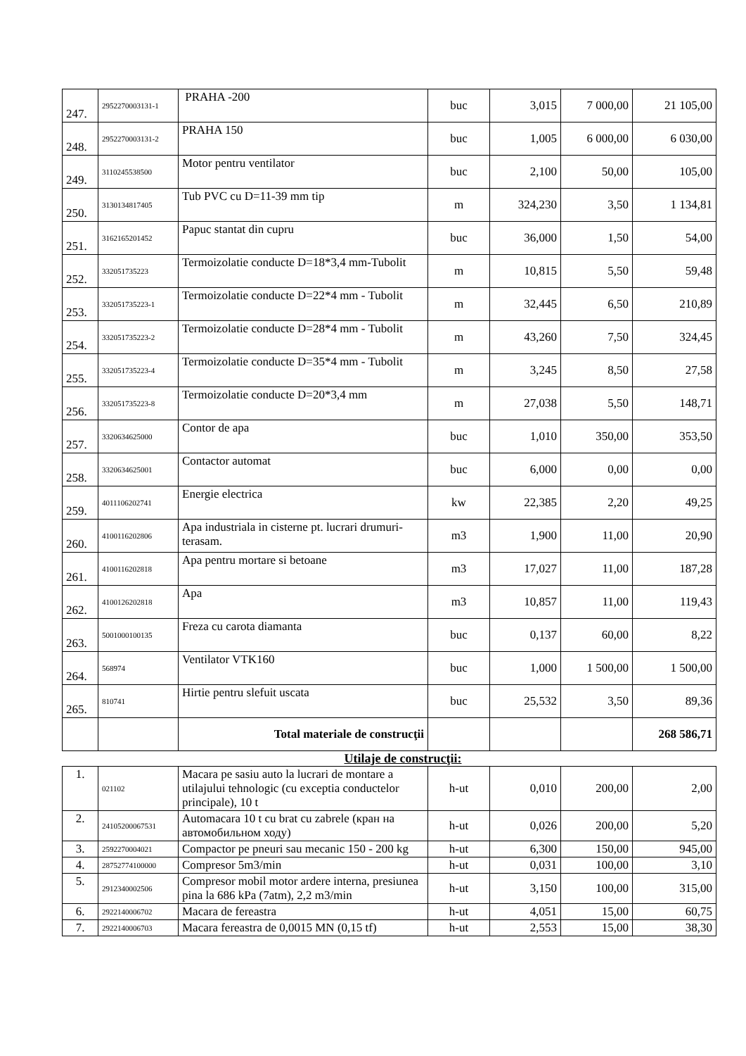| 247. | 2952270003131-1 | PRAHA -200 | buc | 3,015 | 7 000,00 | 21 105,00 |
| 248. | 2952270003131-2 | PRAHA 150 | buc | 1,005 | 6 000,00 | 6 030,00 |
| 249. | 3110245538500 | Motor pentru ventilator | buc | 2,100 | 50,00 | 105,00 |
| 250. | 3130134817405 | Tub PVC cu D=11-39 mm tip | m | 324,230 | 3,50 | 1 134,81 |
| 251. | 3162165201452 | Papuc stantat din cupru | buc | 36,000 | 1,50 | 54,00 |
| 252. | 332051735223 | Termoizolatie conducte D=18*3,4 mm-Tubolit | m | 10,815 | 5,50 | 59,48 |
| 253. | 332051735223-1 | Termoizolatie conducte D=22*4 mm - Tubolit | m | 32,445 | 6,50 | 210,89 |
| 254. | 332051735223-2 | Termoizolatie conducte D=28*4 mm - Tubolit | m | 43,260 | 7,50 | 324,45 |
| 255. | 332051735223-4 | Termoizolatie conducte D=35*4 mm - Tubolit | m | 3,245 | 8,50 | 27,58 |
| 256. | 332051735223-8 | Termoizolatie conducte D=20*3,4 mm | m | 27,038 | 5,50 | 148,71 |
| 257. | 3320634625000 | Contor de apa | buc | 1,010 | 350,00 | 353,50 |
| 258. | 3320634625001 | Contactor automat | buc | 6,000 | 0,00 | 0,00 |
| 259. | 4011106202741 | Energie electrica | kw | 22,385 | 2,20 | 49,25 |
| 260. | 4100116202806 | Apa industriala in cisterne pt. lucrari drumuri-terasam. | m3 | 1,900 | 11,00 | 20,90 |
| 261. | 4100116202818 | Apa pentru mortare si betoane | m3 | 17,027 | 11,00 | 187,28 |
| 262. | 4100126202818 | Apa | m3 | 10,857 | 11,00 | 119,43 |
| 263. | 5001000100135 | Freza cu carota diamanta | buc | 0,137 | 60,00 | 8,22 |
| 264. | 568974 | Ventilator VTK160 | buc | 1,000 | 1 500,00 | 1 500,00 |
| 265. | 810741 | Hirtie pentru slefuit uscata | buc | 25,532 | 3,50 | 89,36 |
| | | Total materiale de construcţii | | | | 268 586,71 |
Utilaje de construcţii:
| 1. | 021102 | Macara pe sasiu auto la lucrari de montare a utilajului tehnologic (cu exceptia conductelor principale), 10 t | h-ut | 0,010 | 200,00 | 2,00 |
| 2. | 24105200067531 | Automacara 10 t cu brat cu zabrele (кран на автомобильном ходу) | h-ut | 0,026 | 200,00 | 5,20 |
| 3. | 2592270004021 | Compactor pe pneuri sau mecanic 150 - 200 kg | h-ut | 6,300 | 150,00 | 945,00 |
| 4. | 28752774100000 | Compresor 5m3/min | h-ut | 0,031 | 100,00 | 3,10 |
| 5. | 2912340002506 | Compresor mobil motor ardere interna, presiunea pina la 686 kPa (7atm), 2,2 m3/min | h-ut | 3,150 | 100,00 | 315,00 |
| 6. | 2922140006702 | Macara de fereastra | h-ut | 4,051 | 15,00 | 60,75 |
| 7. | 2922140006703 | Macara fereastra de 0,0015 MN (0,15 tf) | h-ut | 2,553 | 15,00 | 38,30 |